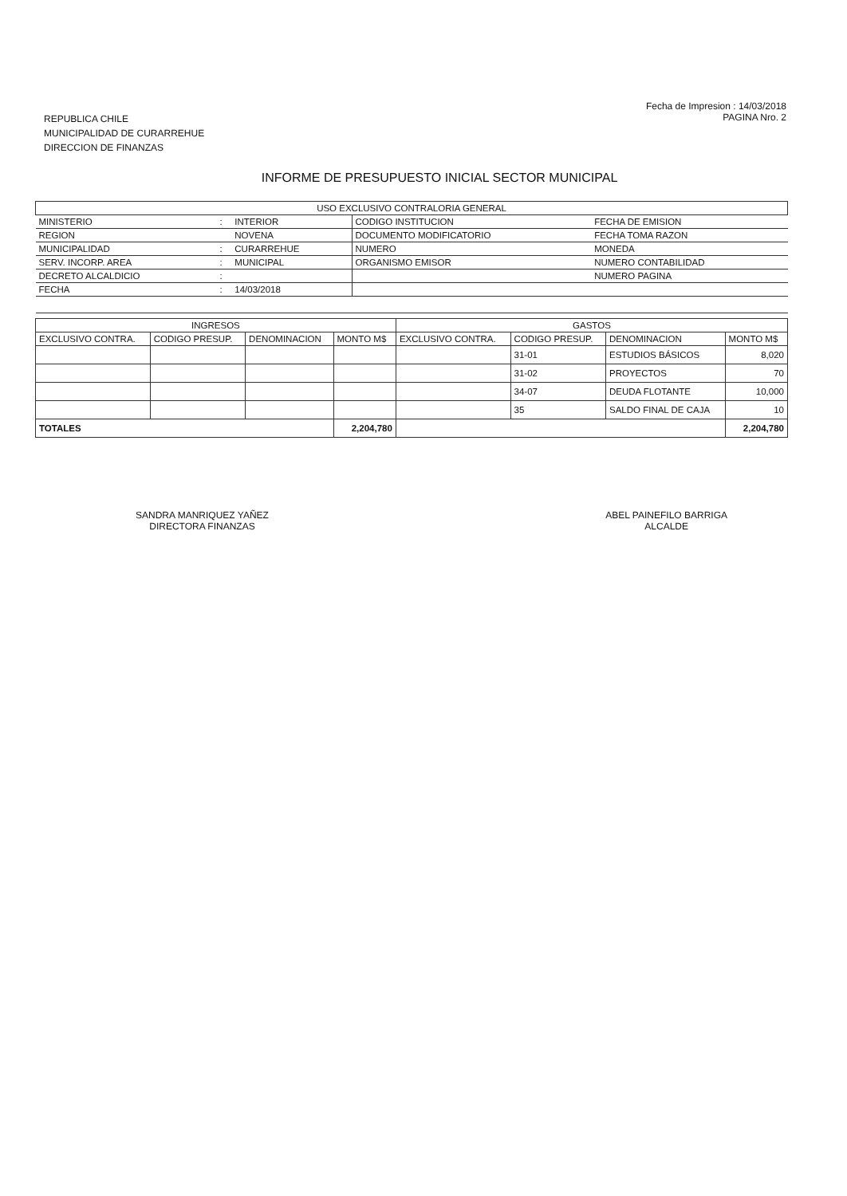REPUBLICA CHILE
MUNICIPALIDAD DE CURARREHUE
DIRECCION DE FINANZAS
Fecha de Impresion : 14/03/2018
PAGINA Nro. 2
INFORME DE PRESUPUESTO INICIAL SECTOR MUNICIPAL
| USO EXCLUSIVO CONTRALORIA GENERAL | | | | |
| MINISTERIO | : | INTERIOR | CODIGO INSTITUCION | FECHA DE EMISION |
| REGION | | NOVENA | DOCUMENTO MODIFICATORIO | FECHA TOMA RAZON |
| MUNICIPALIDAD | : | CURARREHUE | NUMERO | MONEDA |
| SERV. INCORP. AREA | : | MUNICIPAL | ORGANISMO EMISOR | NUMERO CONTABILIDAD |
| DECRETO ALCALDICIO | : | | | NUMERO PAGINA |
| FECHA | : | 14/03/2018 | | |
| INGRESOS | | | | GASTOS | | | |
| --- | --- | --- | --- | --- | --- | --- | --- |
| EXCLUSIVO CONTRA. | CODIGO PRESUP. | DENOMINACION | MONTO M$ | EXCLUSIVO CONTRA. | CODIGO PRESUP. | DENOMINACION | MONTO M$ |
| | | | | | 31-01 | ESTUDIOS BÁSICOS | 8,020 |
| | | | | | 31-02 | PROYECTOS | 70 |
| | | | | | 34-07 | DEUDA FLOTANTE | 10,000 |
| | | | | | 35 | SALDO FINAL DE CAJA | 10 |
| TOTALES | | | 2,204,780 | | | | 2,204,780 |
SANDRA MANRIQUEZ YAÑEZ
DIRECTORA FINANZAS
ABEL PAINEFILO BARRIGA
ALCALDE